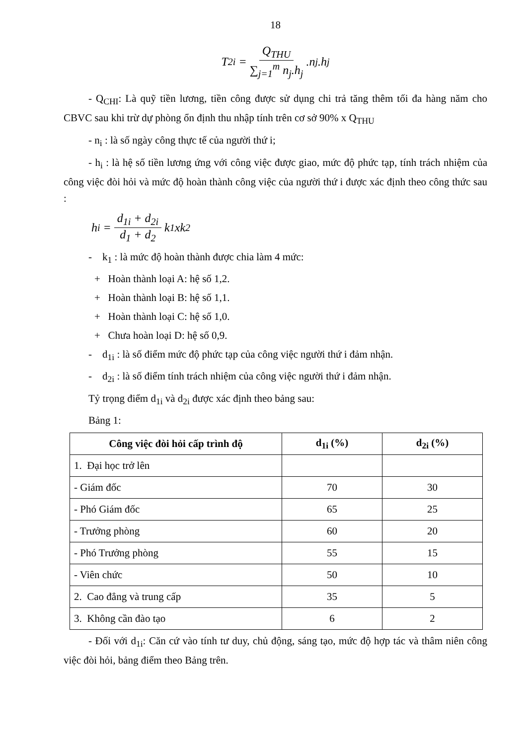18
T<sub>2i</sub> = Q<sub>THU</sub> ∑<sub>j=1</sub><sup>m</sup> n<sub>j</sub>.h<sub>j</sub>.n<sub>j</sub>.h<sub>j</sub>
- Q<sub>CHI</sub>: Là quỹ tiền lương, tiền công được sử dụng chi trả tăng thêm tối đa hàng năm cho CBVC sau khi trừ dự phòng ổn định thu nhập tính trên cơ sở 90% x Q<sub>THU</sub>
- n<sub>i</sub> : là số ngày công thực tế của người thứ i;
- h<sub>i</sub> : là hệ số tiền lương ứng với công việc được giao, mức độ phức tạp, tính trách nhiệm của công việc đòi hỏi và mức độ hoàn thành công việc của người thứ i được xác định theo công thức sau :
h<sub>i</sub> = d<sub>1i</sub> + d<sub>2i</sub> d<sub>1</sub> + d<sub>2</sub> k<sub>1</sub>xk<sub>2</sub>
- k<sub>1</sub> : là mức độ hoàn thành được chia làm 4 mức:
+ Hoàn thành loại A: hệ số 1,2.
+ Hoàn thành loại B: hệ số 1,1.
+ Hoàn thành loại C: hệ số 1,0.
+ Chưa hoàn loại D: hệ số 0,9.
- d<sub>1i</sub> : là số điểm mức độ phức tạp của công việc người thứ i đảm nhận.
- d<sub>2i</sub> : là số điểm tính trách nhiệm của công việc người thứ i đảm nhận.
Tỷ trọng điểm d<sub>1i</sub> và d<sub>2i</sub> được xác định theo bảng sau:
Bảng 1:
| Công việc đòi hỏi cấp trình độ | d<sub>1i</sub> (%) | d<sub>2i</sub> (%) |
| --- | --- | --- |
| 1. Đại học trở lên | | |
| - Giám đốc | 70 | 30 |
| - Phó Giám đốc | 65 | 25 |
| - Trưởng phòng | 60 | 20 |
| - Phó Trưởng phòng | 55 | 15 |
| - Viên chức | 50 | 10 |
| 2. Cao đẳng và trung cấp | 35 | 5 |
| 3. Không cần đào tạo | 6 | 2 |
- Đối với d<sub>1i</sub>: Căn cứ vào tính tư duy, chủ động, sáng tạo, mức độ hợp tác và thâm niên công việc đòi hỏi, bảng điểm theo Bảng trên.